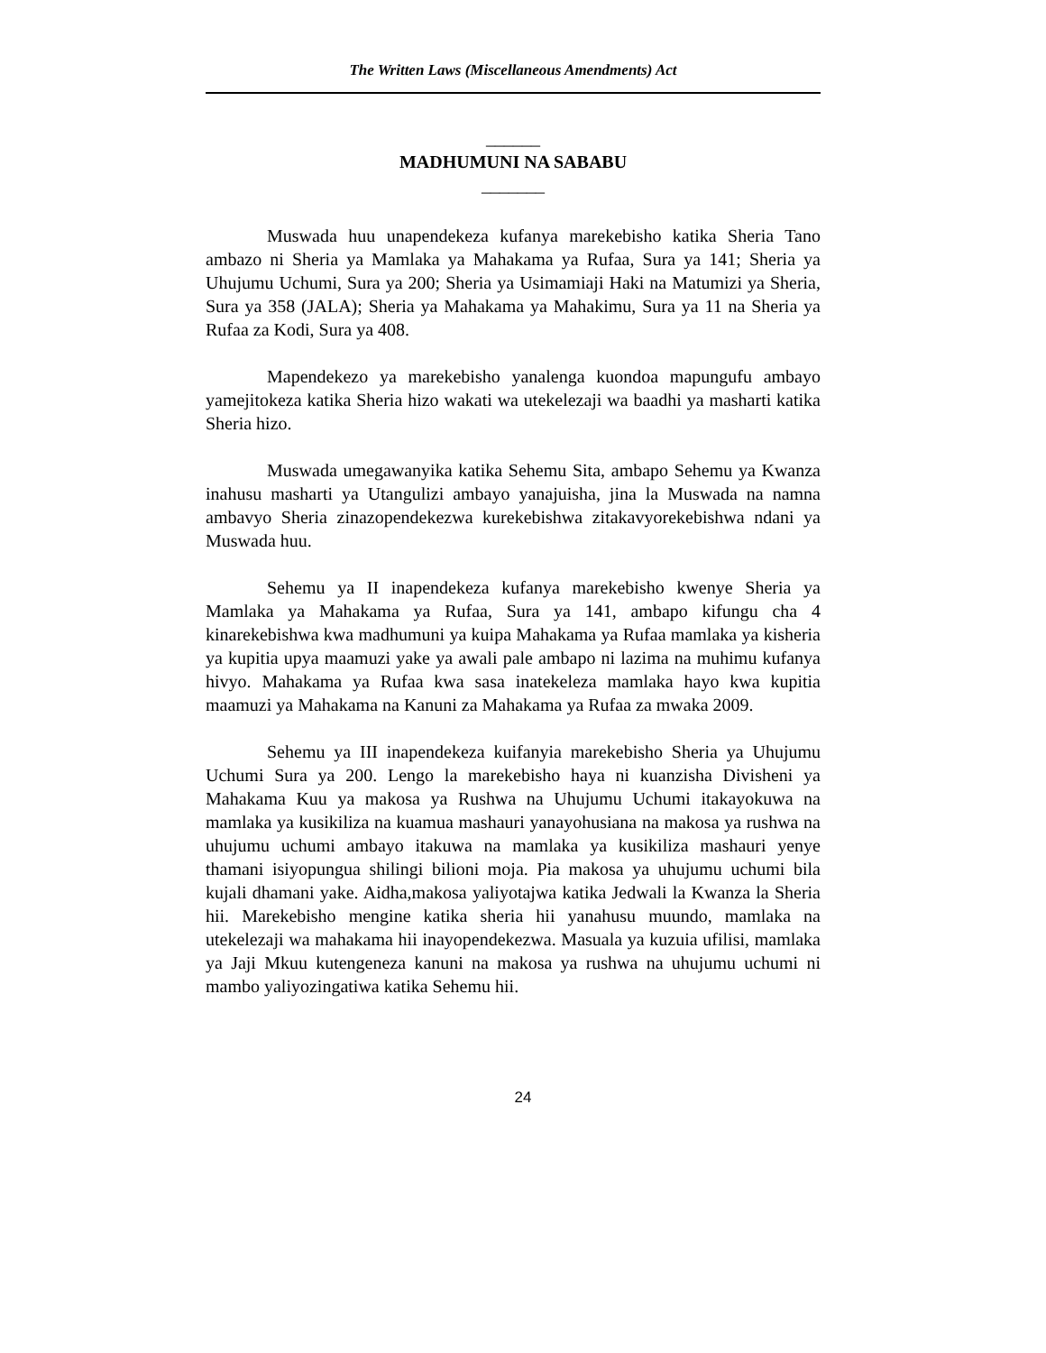The Written Laws (Miscellaneous Amendments) Act
______
MADHUMUNI NA SABABU
_______
Muswada huu unapendekeza kufanya marekebisho katika Sheria Tano ambazo ni Sheria ya Mamlaka ya Mahakama ya Rufaa, Sura ya 141; Sheria ya Uhujumu Uchumi, Sura ya 200; Sheria ya Usimamiaji Haki na Matumizi ya Sheria, Sura ya 358 (JALA); Sheria ya Mahakama ya Mahakimu, Sura ya 11 na Sheria ya Rufaa za Kodi, Sura ya 408.
Mapendekezo ya marekebisho yanalenga kuondoa mapungufu ambayo yamejitokeza katika Sheria hizo wakati wa utekelezaji wa baadhi ya masharti katika Sheria hizo.
Muswada umegawanyika katika Sehemu Sita, ambapo Sehemu ya Kwanza inahusu masharti ya Utangulizi ambayo yanajuisha, jina la Muswada na namna ambavyo Sheria zinazopendekezwa kurekebishwa zitakavyorekebishwa ndani ya Muswada huu.
Sehemu ya II inapendekeza kufanya marekebisho kwenye Sheria ya Mamlaka ya Mahakama ya Rufaa, Sura ya 141, ambapo kifungu cha 4 kinarekebishwa kwa madhumuni ya kuipa Mahakama ya Rufaa mamlaka ya kisheria ya kupitia upya maamuzi yake ya awali pale ambapo ni lazima na muhimu kufanya hivyo. Mahakama ya Rufaa kwa sasa inatekeleza mamlaka hayo kwa kupitia maamuzi ya Mahakama na Kanuni za Mahakama ya Rufaa za mwaka 2009.
Sehemu ya III inapendekeza kuifanyia marekebisho Sheria ya Uhujumu Uchumi Sura ya 200. Lengo la marekebisho haya ni kuanzisha Divisheni ya Mahakama Kuu ya makosa ya Rushwa na Uhujumu Uchumi itakayokuwa na mamlaka ya kusikiliza na kuamua mashauri yanayohusiana na makosa ya rushwa na uhujumu uchumi ambayo itakuwa na mamlaka ya kusikiliza mashauri yenye thamani isiyopungua shilingi bilioni moja. Pia makosa ya uhujumu uchumi bila kujali dhamani yake. Aidha,makosa yaliyotajwa katika Jedwali la Kwanza la Sheria hii. Marekebisho mengine katika sheria hii yanahusu muundo, mamlaka na utekelezaji wa mahakama hii inayopendekezwa. Masuala ya kuzuia ufilisi, mamlaka ya Jaji Mkuu kutengeneza kanuni na makosa ya rushwa na uhujumu uchumi ni mambo yaliyozingatiwa katika Sehemu hii.
24